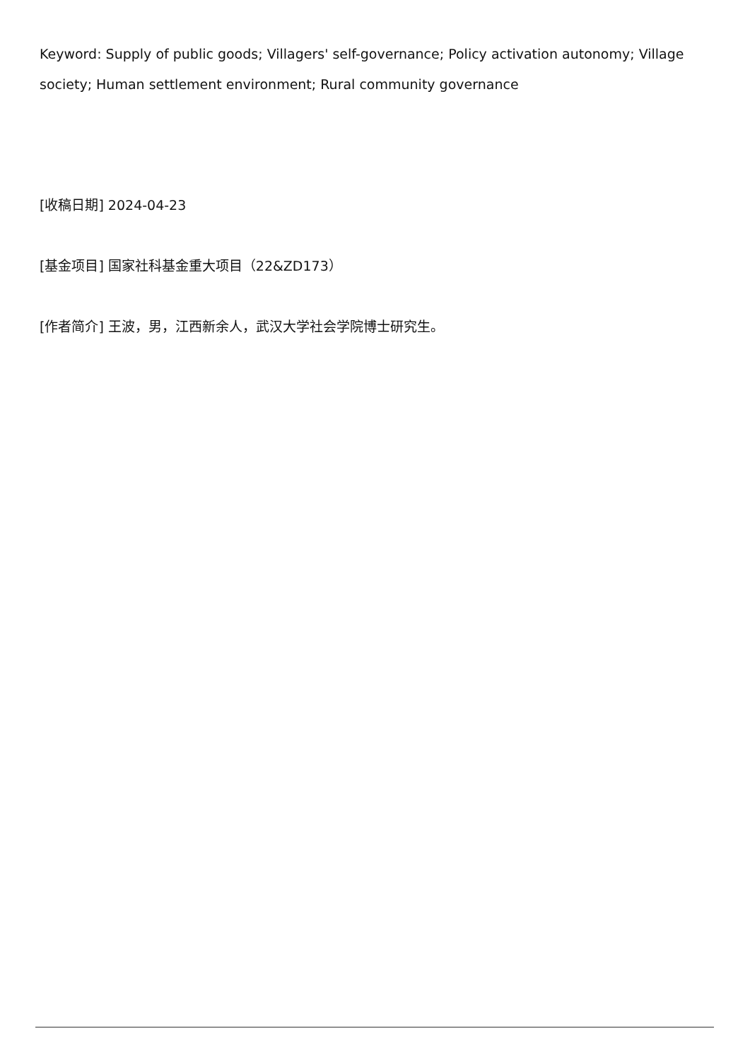Keyword: Supply of public goods; Villagers' self-governance; Policy activation autonomy; Village society; Human settlement environment; Rural community governance
[收稿日期] 2024-04-23
[基金项目] 国家社科基金重大项目（22&ZD173）
[作者简介] 王波，男，江西新余人，武汉大学社会学院博士研究生。